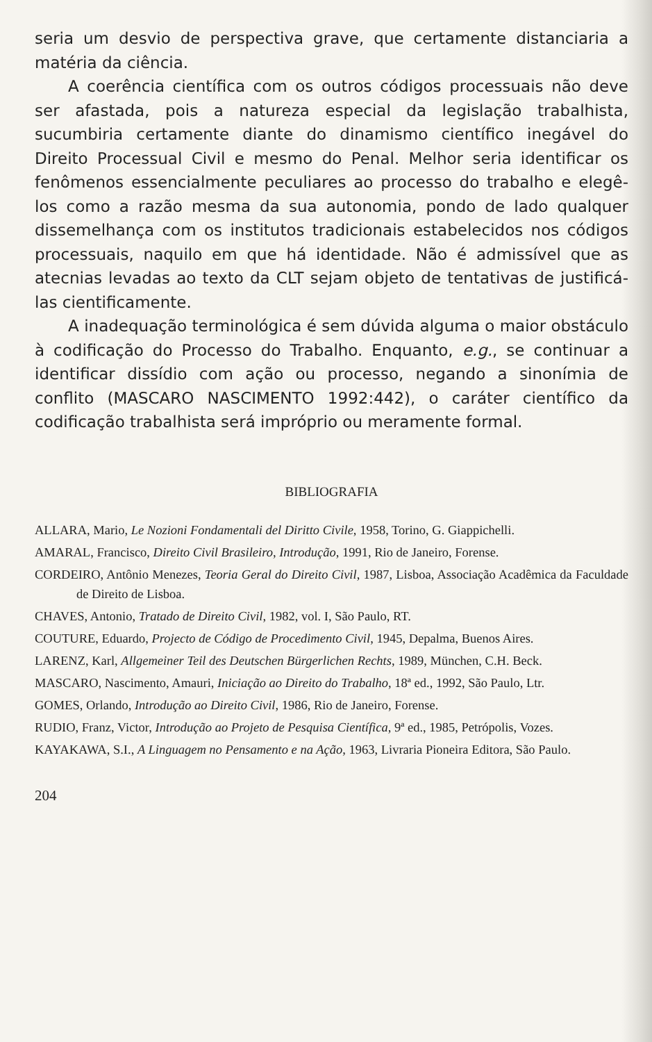seria um desvio de perspectiva grave, que certamente distanciaria a matéria da ciência.
A coerência científica com os outros códigos processuais não deve ser afastada, pois a natureza especial da legislação trabalhista, sucumbiria certamente diante do dinamismo científico inegável do Direito Processual Civil e mesmo do Penal. Melhor seria identificar os fenômenos essencialmente peculiares ao processo do trabalho e elegê-los como a razão mesma da sua autonomia, pondo de lado qualquer dissemelhança com os institutos tradicionais estabelecidos nos códigos processuais, naquilo em que há identidade. Não é admissível que as atecnias levadas ao texto da CLT sejam objeto de tentativas de justificá-las cientificamente.
A inadequação terminológica é sem dúvida alguma o maior obstáculo à codificação do Processo do Trabalho. Enquanto, e.g., se continuar a identificar dissídio com ação ou processo, negando a sinonímia de conflito (MASCARO NASCIMENTO 1992:442), o caráter científico da codificação trabalhista será impróprio ou meramente formal.
BIBLIOGRAFIA
ALLARA, Mario, Le Nozioni Fondamentali del Diritto Civile, 1958, Torino, G. Giappichelli.
AMARAL, Francisco, Direito Civil Brasileiro, Introdução, 1991, Rio de Janeiro, Forense.
CORDEIRO, Antônio Menezes, Teoria Geral do Direito Civil, 1987, Lisboa, Associação Acadêmica da Faculdade de Direito de Lisboa.
CHAVES, Antonio, Tratado de Direito Civil, 1982, vol. I, São Paulo, RT.
COUTURE, Eduardo, Projecto de Código de Procedimento Civil, 1945, Depalma, Buenos Aires.
LARENZ, Karl, Allgemeiner Teil des Deutschen Bürgerlichen Rechts, 1989, München, C.H. Beck.
MASCARO, Nascimento, Amauri, Iniciação ao Direito do Trabalho, 18ª ed., 1992, São Paulo, Ltr.
GOMES, Orlando, Introdução ao Direito Civil, 1986, Rio de Janeiro, Forense.
RUDIO, Franz, Victor, Introdução ao Projeto de Pesquisa Científica, 9ª ed., 1985, Petrópolis, Vozes.
KAYAKAWA, S.I., A Linguagem no Pensamento e na Ação, 1963, Livraria Pioneira Editora, São Paulo.
204